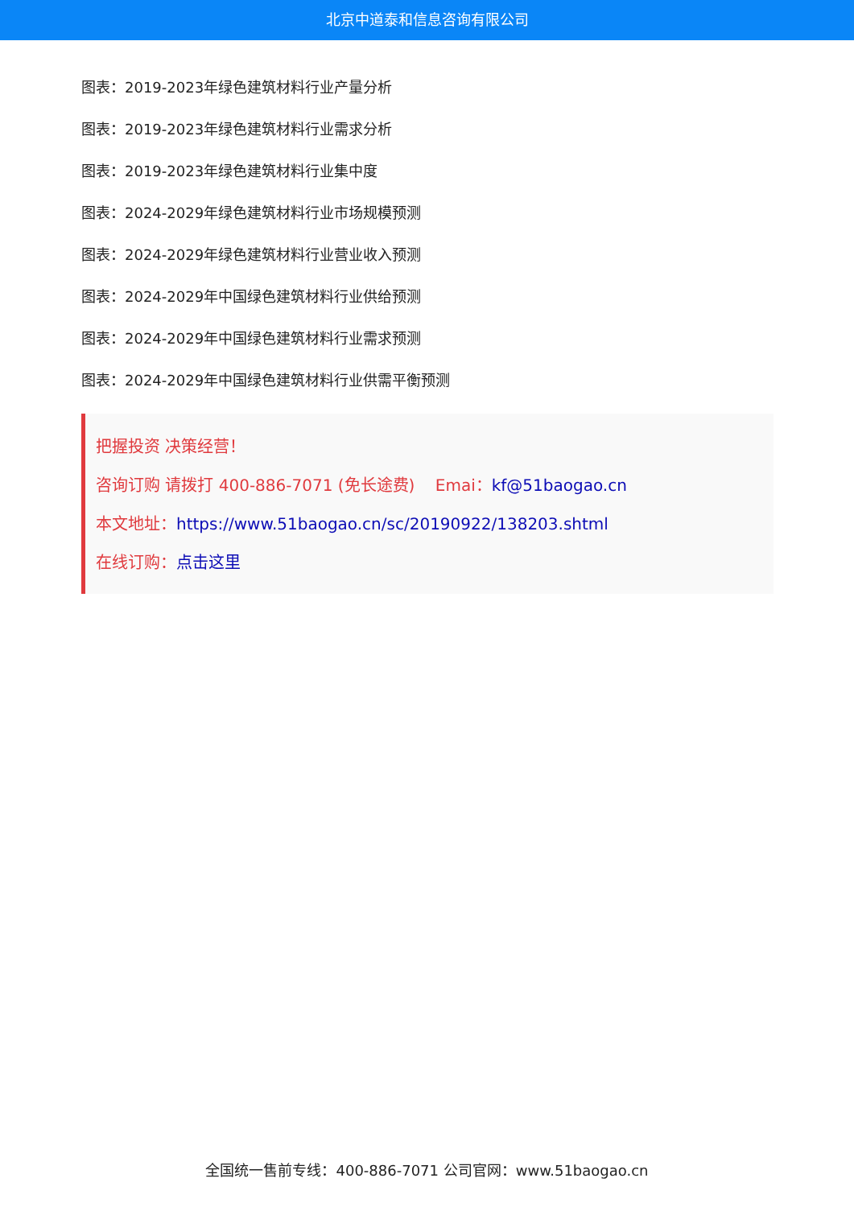北京中道泰和信息咨询有限公司
图表：2019-2023年绿色建筑材料行业产量分析
图表：2019-2023年绿色建筑材料行业需求分析
图表：2019-2023年绿色建筑材料行业集中度
图表：2024-2029年绿色建筑材料行业市场规模预测
图表：2024-2029年绿色建筑材料行业营业收入预测
图表：2024-2029年中国绿色建筑材料行业供给预测
图表：2024-2029年中国绿色建筑材料行业需求预测
图表：2024-2029年中国绿色建筑材料行业供需平衡预测
把握投资 决策经营！
咨询订购 请拨打 400-886-7071 (免长途费) Emai：kf@51baogao.cn
本文地址：https://www.51baogao.cn/sc/20190922/138203.shtml
在线订购：点击这里
全国统一售前专线：400-886-7071 公司官网：www.51baogao.cn